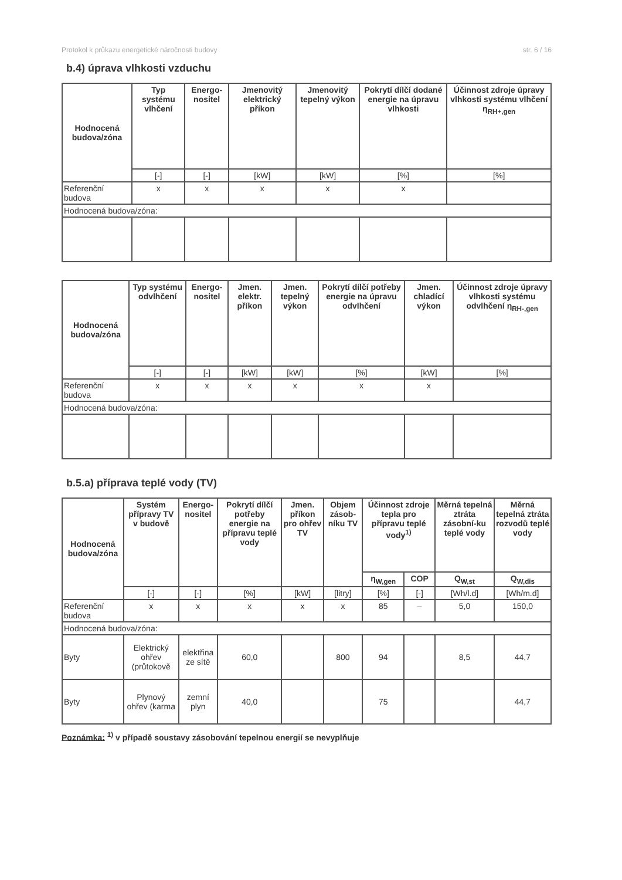Protokol k průkazu energetické náročnosti budovy str. 6 / 16
b.4) úprava vlhkosti vzduchu
| Hodnocená budova/zóna | Typ systému vlhčení | Energo-nositel | Jmenovitý elektrický příkon | Jmenovitý tepelný výkon | Pokrytí dílčí dodané energie na úpravu vlhkosti | Účinnost zdroje úpravy vlhkosti systému vlhčení η<sub>RH+,gen</sub> |
| --- | --- | --- | --- | --- | --- | --- |
| | [-] | [-] | [kW] | [kW] | [%] | [%] |
| Referenční budova | x | x | x | x | x | |
| Hodnocená budova/zóna: | | | | | | |
| Hodnocená budova/zóna | Typ systému odvlhčení | Energo-nositel | Jmen. elektr. příkon | Jmen. tepelný výkon | Pokrytí dílčí potřeby energie na úpravu odvlhčení | Jmen. chladící výkon | Účinnost zdroje úpravy vlhkosti systému odvlhčení η<sub>RH-,gen</sub> |
| --- | --- | --- | --- | --- | --- | --- | --- |
| | [-] | [-] | [kW] | [kW] | [%] | [kW] | [%] |
| Referenční budova | x | x | x | x | x | x | |
| Hodnocená budova/zóna: | | | | | | | |
b.5.a) příprava teplé vody (TV)
| Hodnocená budova/zóna | Systém přípravy TV v budově | Energo-nositel | Pokrytí dílčí potřeby energie na přípravu teplé vody | Jmen. příkon pro ohřev TV | Objem zásob-níku TV | Účinnost zdroje tepla pro přípravu teplé vody<sup>1)</sup> | | Měrná tepelná ztráta zásobní-ku teplé vody | Měrná tepelná ztráta rozvodů teplé vody |
| --- | --- | --- | --- | --- | --- | --- | --- | --- | --- |
| | | | | | | η<sub>W,gen</sub> | COP | Q<sub>W,st</sub> | Q<sub>W,dis</sub> |
| | [-] | [-] | [%] | [kW] | [litry] | [%] | [-] | [Wh/l.d] | [Wh/m.d] |
| Referenční budova | x | x | x | x | x | 85 | – | 5,0 | 150,0 |
| Hodnocená budova/zóna: | | | | | | | | | |
| Byty | Elektrický ohřev (průtokově | elektřina ze sítě | 60,0 | | 800 | 94 | | 8,5 | 44,7 |
| Byty | Plynový ohřev (karma | zemní plyn | 40,0 | | | 75 | | | 44,7 |
Poznámka: <sup>1)</sup> v případě soustavy zásobování tepelnou energií se nevyplňuje